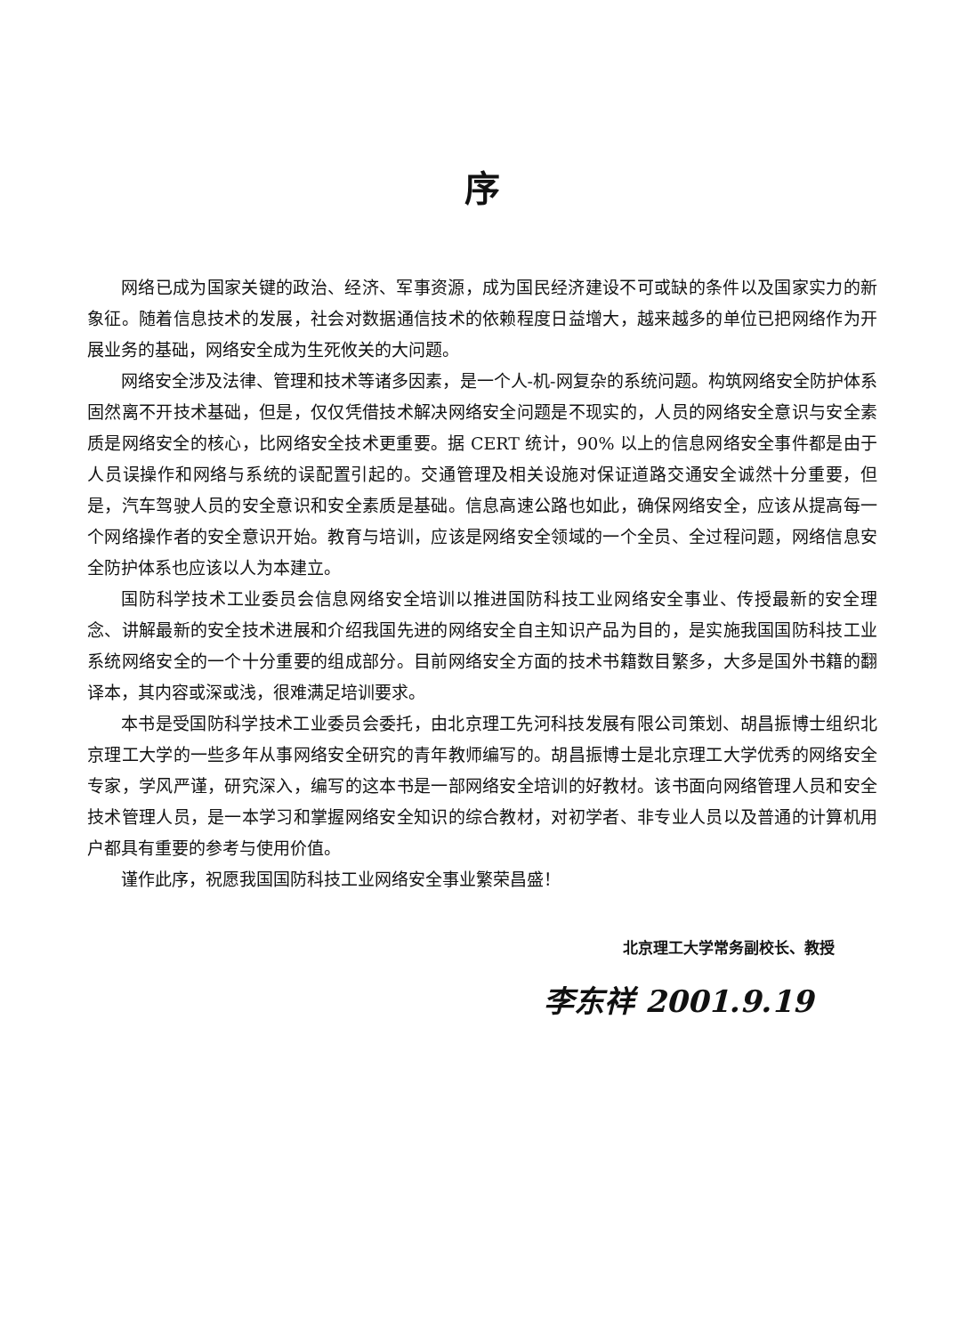序
网络已成为国家关键的政治、经济、军事资源，成为国民经济建设不可或缺的条件以及国家实力的新象征。随着信息技术的发展，社会对数据通信技术的依赖程度日益增大，越来越多的单位已把网络作为开展业务的基础，网络安全成为生死攸关的大问题。
网络安全涉及法律、管理和技术等诸多因素，是一个人-机-网复杂的系统问题。构筑网络安全防护体系固然离不开技术基础，但是，仅仅凭借技术解决网络安全问题是不现实的，人员的网络安全意识与安全素质是网络安全的核心，比网络安全技术更重要。据 CERT 统计，90% 以上的信息网络安全事件都是由于人员误操作和网络与系统的误配置引起的。交通管理及相关设施对保证道路交通安全诚然十分重要，但是，汽车驾驶人员的安全意识和安全素质是基础。信息高速公路也如此，确保网络安全，应该从提高每一个网络操作者的安全意识开始。教育与培训，应该是网络安全领域的一个全员、全过程问题，网络信息安全防护体系也应该以人为本建立。
国防科学技术工业委员会信息网络安全培训以推进国防科技工业网络安全事业、传授最新的安全理念、讲解最新的安全技术进展和介绍我国先进的网络安全自主知识产品为目的，是实施我国国防科技工业系统网络安全的一个十分重要的组成部分。目前网络安全方面的技术书籍数目繁多，大多是国外书籍的翻译本，其内容或深或浅，很难满足培训要求。
本书是受国防科学技术工业委员会委托，由北京理工先河科技发展有限公司策划、胡昌振博士组织北京理工大学的一些多年从事网络安全研究的青年教师编写的。胡昌振博士是北京理工大学优秀的网络安全专家，学风严谨，研究深入，编写的这本书是一部网络安全培训的好教材。该书面向网络管理人员和安全技术管理人员，是一本学习和掌握网络安全知识的综合教材，对初学者、非专业人员以及普通的计算机用户都具有重要的参考与使用价值。
谨作此序，祝愿我国国防科技工业网络安全事业繁荣昌盛！
北京理工大学常务副校长、教授
李东祥 2001.9.19